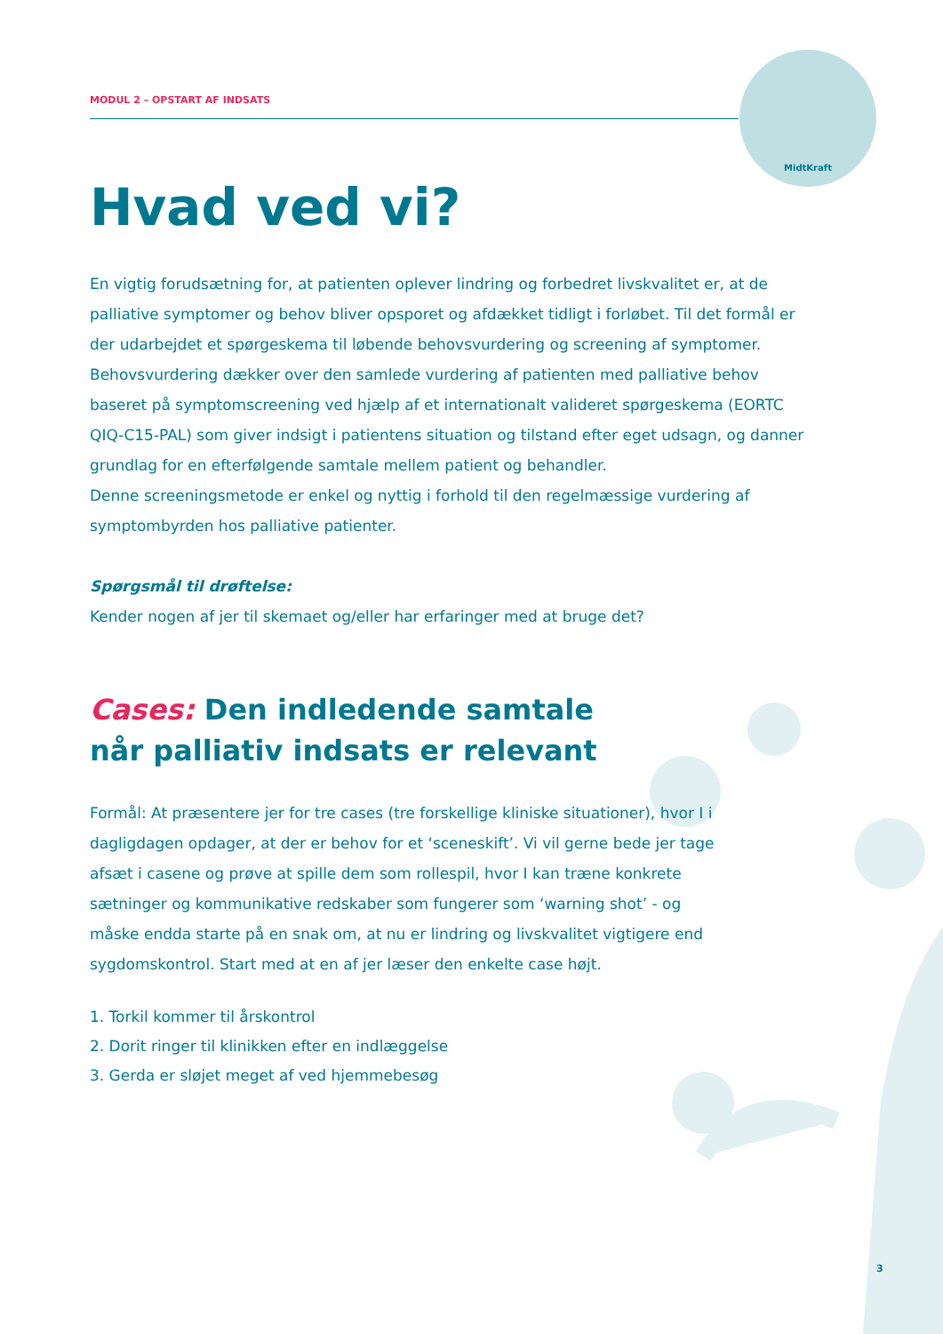MidtKraft
MODUL 2 – OPSTART AF INDSATS
Hvad ved vi?
En vigtig forudsætning for, at patienten oplever lindring og forbedret livskvalitet er, at de palliative symptomer og behov bliver opsporet og afdækket tidligt i forløbet. Til det formål er der udarbejdet et spørgeskema til løbende behovsvurdering og screening af symptomer. Behovsvurdering dækker over den samlede vurdering af patienten med palliative behov baseret på symptomscreening ved hjælp af et internationalt valideret spørgeskema (EORTC QIQ-C15-PAL) som giver indsigt i patientens situation og tilstand efter eget udsagn, og danner grundlag for en efterfølgende samtale mellem patient og behandler.
Denne screeningsmetode er enkel og nyttig i forhold til den regelmæssige vurdering af symptombyrden hos palliative patienter.
Spørgsmål til drøftelse:
Kender nogen af jer til skemaet og/eller har erfaringer med at bruge det?
Cases: Den indledende samtale
når palliativ indsats er relevant
Formål: At præsentere jer for tre cases (tre forskellige kliniske situationer), hvor I i dagligdagen opdager, at der er behov for et ‘sceneskift’. Vi vil gerne bede jer tage afsæt i casene og prøve at spille dem som rollespil, hvor I kan træne konkrete sætninger og kommunikative redskaber som fungerer som ‘warning shot’ - og måske endda starte på en snak om, at nu er lindring og livskvalitet vigtigere end sygdomskontrol. Start med at en af jer læser den enkelte case højt.
1. Torkil kommer til årskontrol
2. Dorit ringer til klinikken efter en indlæggelse
3. Gerda er sløjet meget af ved hjemmebesøg
3